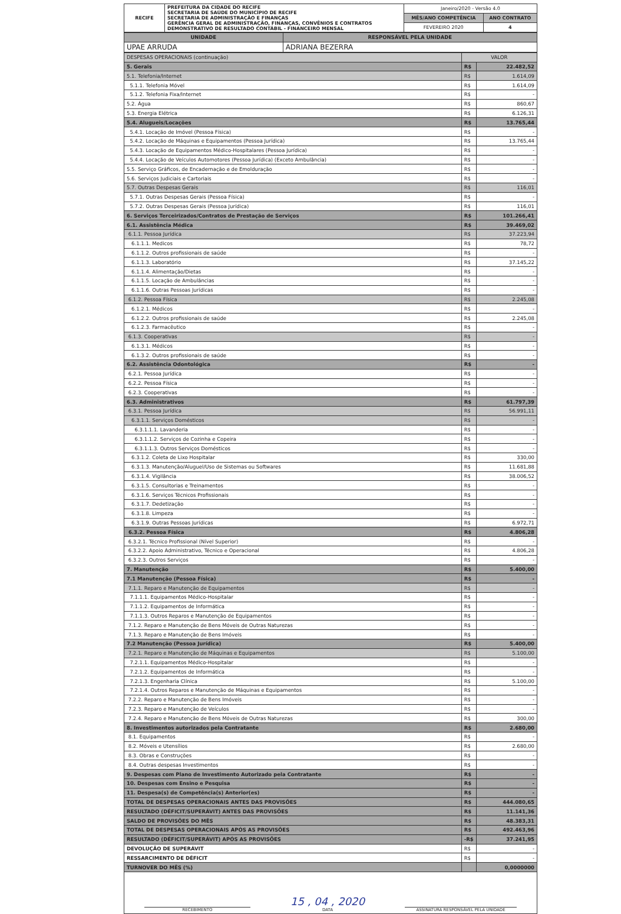| RECIFE | PREFEITURA DA CIDADE DO RECIFE SECRETARIA DE SAÚDE DO MUNICÍPIO DE RECIFE SECRETARIA DE ADMINISTRAÇÃO E FINANÇAS GERÊNCIA GERAL DE ADMINISTRAÇÃO, FINANÇAS, CONVÊNIOS E CONTRATOS DEMONSTRATIVO DE RESULTADO CONTÁBIL - FINANCEIRO MENSAL | Janeiro/2020 - Versão 4.0 | |
| | | MÊS/ANO COMPETÊNCIA | ANO CONTRATO |
| | | FEVEREIRO 2020 | 4 |
| UNIDADE | RESPONSÁVEL PELA UNIDADE |
| --- | --- |
| UPAE ARRUDA | ADRIANA BEZERRA |
| DESPESAS OPERACIONAIS (continuação) | VALOR | |
| 5. Gerais | R$ | 22.482,52 |
| 5.1. Telefonia/Internet | R$ | 1.614,09 |
| 5.1.1. Telefonia Móvel | R$ | 1.614,09 |
| 5.1.2. Telefonia Fixa/Internet | R$ | - |
| 5.2. Água | R$ | 860,67 |
| 5.3. Energia Elétrica | R$ | 6.126,31 |
| 5.4. Alugueis/Locações | R$ | 13.765,44 |
| 5.4.1. Locação de Imóvel (Pessoa Física) | R$ | - |
| 5.4.2. Locação de Máquinas e Equipamentos (Pessoa Jurídica) | R$ | 13.765,44 |
| 5.4.3. Locação de Equipamentos Médico-Hospitalares (Pessoa Jurídica) | R$ | - |
| 5.4.4. Locação de Veículos Automotores (Pessoa Jurídica) (Exceto Ambulância) | R$ | - |
| 5.5. Serviço Gráficos, de Encadernação e de Emolduração | R$ | - |
| 5.6. Serviços Judiciais e Cartoriais | R$ | - |
| 5.7. Outras Despesas Gerais | R$ | 116,01 |
| 5.7.1. Outras Despesas Gerais (Pessoa Física) | R$ | - |
| 5.7.2. Outras Despesas Gerais (Pessoa Jurídica) | R$ | 116,01 |
| 6. Serviços Terceirizados/Contratos de Prestação de Serviços | R$ | 101.266,41 |
| 6.1. Assistência Médica | R$ | 39.469,02 |
| 6.1.1. Pessoa Jurídica | R$ | 37.223,94 |
| 6.1.1.1. Medicos | R$ | 78,72 |
| 6.1.1.2. Outros profissionais de saúde | R$ | - |
| 6.1.1.3. Laboratório | R$ | 37.145,22 |
| 6.1.1.4. Alimentação/Dietas | R$ | - |
| 6.1.1.5. Locação de Ambulâncias | R$ | - |
| 6.1.1.6. Outras Pessoas Jurídicas | R$ | - |
| 6.1.2. Pessoa Física | R$ | 2.245,08 |
| 6.1.2.1. Médicos | R$ | - |
| 6.1.2.2. Outros profissionais de saúde | R$ | 2.245,08 |
| 6.1.2.3. Farmacêutico | R$ | - |
| 6.1.3. Cooperativas | R$ | - |
| 6.1.3.1. Médicos | R$ | - |
| 6.1.3.2. Outros profissionais de saúde | R$ | - |
| 6.2. Assistência Odontológica | R$ | - |
| 6.2.1. Pessoa Jurídica | R$ | - |
| 6.2.2. Pessoa Física | R$ | - |
| 6.2.3. Cooperativas | R$ | - |
| 6.3. Administrativos | R$ | 61.797,39 |
| 6.3.1. Pessoa Jurídica | R$ | 56.991,11 |
| 6.3.1.1. Serviços Domésticos | R$ | - |
| 6.3.1.1.1. Lavanderia | R$ | - |
| 6.3.1.1.2. Serviços de Cozinha e Copeira | R$ | - |
| 6.3.1.1.3. Outros Serviços Domésticos | R$ | - |
| 6.3.1.2. Coleta de Lixo Hospitalar | R$ | 330,00 |
| 6.3.1.3. Manutenção/Aluguel/Uso de Sistemas ou Softwares | R$ | 11.681,88 |
| 6.3.1.4. Vigilância | R$ | 38.006,52 |
| 6.3.1.5. Consultorias e Treinamentos | R$ | - |
| 6.3.1.6. Serviços Técnicos Profissionais | R$ | - |
| 6.3.1.7. Dedetização | R$ | - |
| 6.3.1.8. Limpeza | R$ | - |
| 6.3.1.9. Outras Pessoas Jurídicas | R$ | 6.972,71 |
| 6.3.2. Pessoa Física | R$ | 4.806,28 |
| 6.3.2.1. Técnico Profissional (Nível Superior) | R$ | - |
| 6.3.2.2. Apoio Administrativo, Técnico e Operacional | R$ | 4.806,28 |
| 6.3.2.3. Outros Serviços | R$ | - |
| 7. Manutenção | R$ | 5.400,00 |
| 7.1 Manutenção (Pessoa Física) | R$ | - |
| 7.1.1. Reparo e Manutenção de Equipamentos | R$ | - |
| 7.1.1.1. Equipamentos Médico-Hospitalar | R$ | - |
| 7.1.1.2. Equipamentos de Informática | R$ | - |
| 7.1.1.3. Outros Reparos e Manutenção de Equipamentos | R$ | - |
| 7.1.2. Reparo e Manutenção de Bens Móveis de Outras Naturezas | R$ | - |
| 7.1.3. Reparo e Manutenção de Bens Imóveis | R$ | - |
| 7.2 Manutenção (Pessoa Jurídica) | R$ | 5.400,00 |
| 7.2.1. Reparo e Manutenção de Máquinas e Equipamentos | R$ | 5.100,00 |
| 7.2.1.1. Equipamentos Médico-Hospitalar | R$ | - |
| 7.2.1.2. Equipamentos de Informática | R$ | - |
| 7.2.1.3. Engenharia Clínica | R$ | 5.100,00 |
| 7.2.1.4. Outros Reparos e Manutenção de Máquinas e Equipamentos | R$ | - |
| 7.2.2. Reparo e Manutenção de Bens Imóveis | R$ | - |
| 7.2.3. Reparo e Manutenção de Veículos | R$ | - |
| 7.2.4. Reparo e Manutenção de Bens Móveis de Outras Naturezas | R$ | 300,00 |
| 8. Investimentos autorizados pela Contratante | R$ | 2.680,00 |
| 8.1. Equipamentos | R$ | - |
| 8.2. Móveis e Utensílios | R$ | 2.680,00 |
| 8.3. Obras e Construções | R$ | - |
| 8.4. Outras despesas Investimentos | R$ | - |
| 9. Despesas com Plano de Investimento Autorizado pela Contratante | R$ | - |
| 10. Despesas com Ensino e Pesquisa | R$ | - |
| 11. Despesa(s) de Competência(s) Anterior(es) | R$ | - |
| TOTAL DE DESPESAS OPERACIONAIS ANTES DAS PROVISÕES | R$ | 444.080,65 |
| RESULTADO (DÉFICIT/SUPERÁVIT) ANTES DAS PROVISÕES | R$ | 11.141,36 |
| SALDO DE PROVISÕES DO MÊS | R$ | 48.383,31 |
| TOTAL DE DESPESAS OPERACIONAIS APÓS AS PROVISÕES | R$ | 492.463,96 |
| RESULTADO (DÉFICIT/SUPERÁVIT) APÓS AS PROVISÕES | -R$ | 37.241,95 |
| DEVOLUÇÃO DE SUPERÁVIT | R$ | - |
| RESSARCIMENTO DE DÉFICIT | R$ | - |
| TURNOVER DO MÊS (%) | | 0,0000000 |
RECEBIMENTO
15 , 04 , 2020
DATA
ASSINATURA RESPONSÁVEL PELA UNIDADE